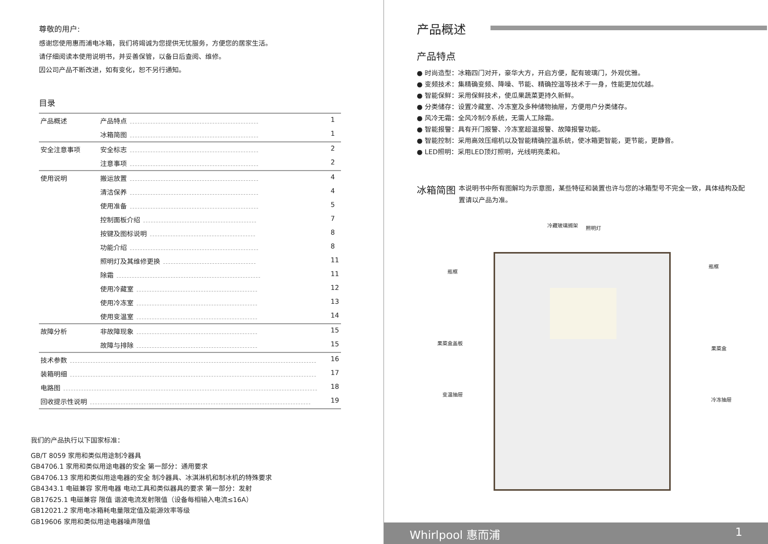尊敬的用户:
感谢您使用惠而浦电冰箱，我们将竭诚为您提供无忧服务，方便您的居家生活。
请仔细阅读本使用说明书，并妥善保管，以备日后查阅、维修。
因公司产品不断改进，如有变化，恕不另行通知。
目录
| 产品概述 | 产品特点 | 1 |
| | 冰箱简图 | 1 |
| 安全注意事项 | 安全标志 | 2 |
| | 注意事项 | 2 |
| 使用说明 | 搬运放置 | 4 |
| | 清洁保养 | 4 |
| | 使用准备 | 5 |
| | 控制面板介绍 | 7 |
| | 按键及图标说明 | 8 |
| | 功能介绍 | 8 |
| | 照明灯及其维修更换 | 11 |
| | 除霜 | 11 |
| | 使用冷藏室 | 12 |
| | 使用冷冻室 | 13 |
| | 使用变温室 | 14 |
| 故障分析 | 非故障现象 | 15 |
| | 故障与排除 | 15 |
| 技术参数 | | 16 |
| 装箱明细 | | 17 |
| 电路图 | | 18 |
| 回收提示性说明 | | 19 |
我们的产品执行以下国家标准：
GB/T 8059 家用和类似用途制冷器具
GB4706.1 家用和类似用途电器的安全 第一部分：通用要求
GB4706.13 家用和类似用途电器的安全 制冷器具、冰淇淋机和制冰机的特殊要求
GB4343.1 电磁兼容 家用电器 电动工具和类似器具的要求 第一部分：发射
GB17625.1 电磁兼容 限值 谐波电流发射限值（设备每相输入电流≤16A）
GB12021.2 家用电冰箱耗电量限定值及能源效率等级
GB19606 家用和类似用途电器噪声限值
产品概述
产品特点
● 时尚造型：冰箱四门对开，豪华大方，开启方便，配有玻璃门，外观优雅。
● 变频技术：集精确变频、降噪、节能、精确控温等技术于一身，性能更加优越。
● 智能保鲜：采用保鲜技术，使瓜果蔬菜更持久新鲜。
● 分类储存：设置冷藏室、冷冻室及多种储物抽屉，方便用户分类储存。
● 风冷无霜：全风冷制冷系统，无需人工除霜。
● 智能报警：具有开门报警、冷冻室超温报警、故障报警功能。
● 智能控制：采用高效压缩机以及智能精确控温系统，使冰箱更智能，更节能，更静音。
● LED照明：采用LED顶灯照明，光线明亮柔和。
冰箱简图
本说明书中所有图解均为示意图，某些特征和装置也许与您的冰箱型号不完全一致，具体结构及配置请以产品为准。
冷藏玻璃搁架 照明灯
瓶框
瓶框
果菜盒盖板
果菜盒
变温抽屉
冷冻抽屉
Whirlpool 惠而浦 1